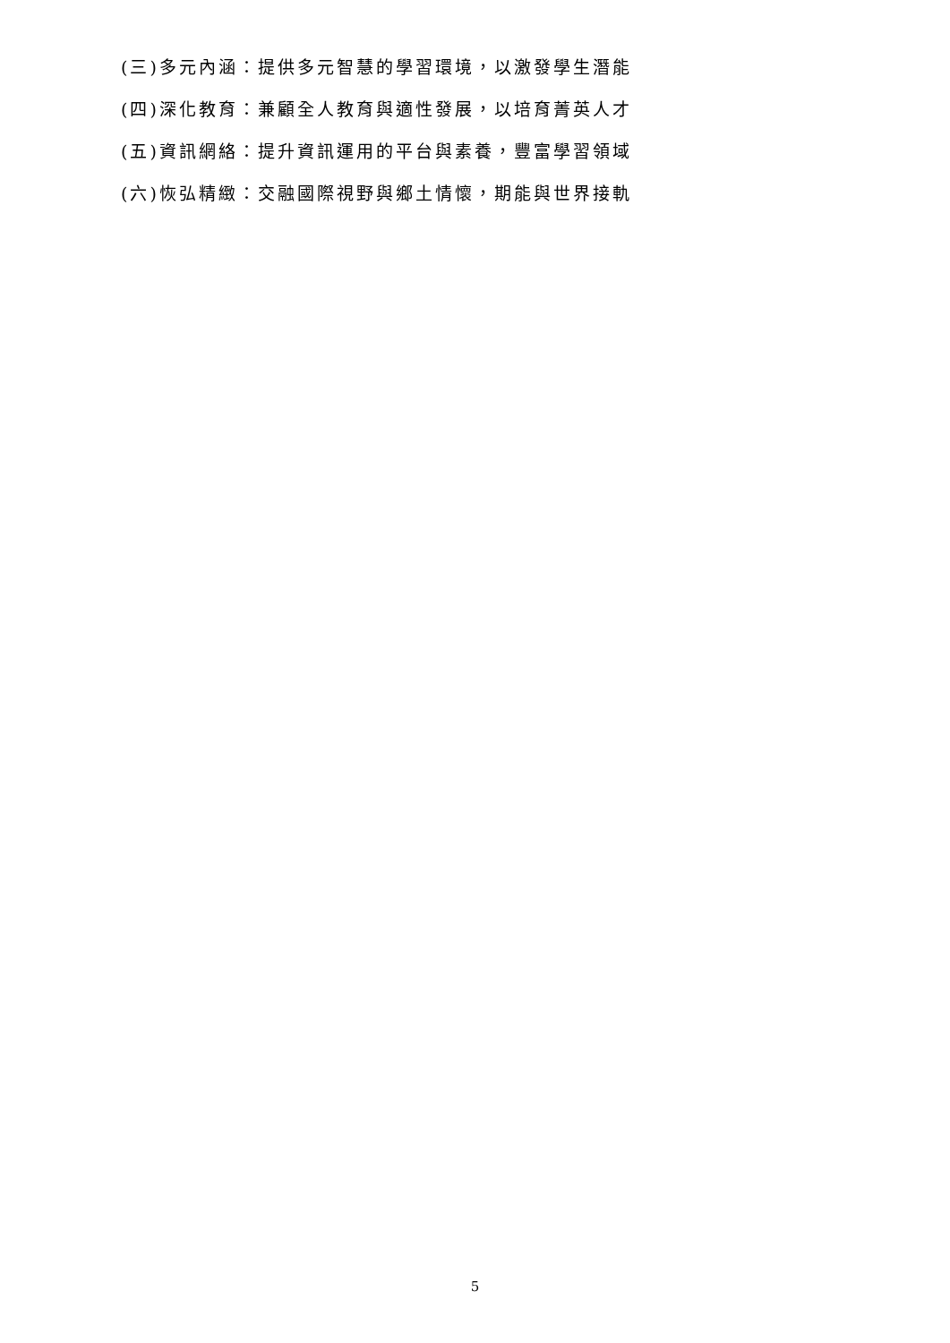(三)多元內涵：提供多元智慧的學習環境，以激發學生潛能
(四)深化教育：兼顧全人教育與適性發展，以培育菁英人才
(五)資訊網絡：提升資訊運用的平台與素養，豐富學習領域
(六)恢弘精緻：交融國際視野與鄉土情懷，期能與世界接軌
5